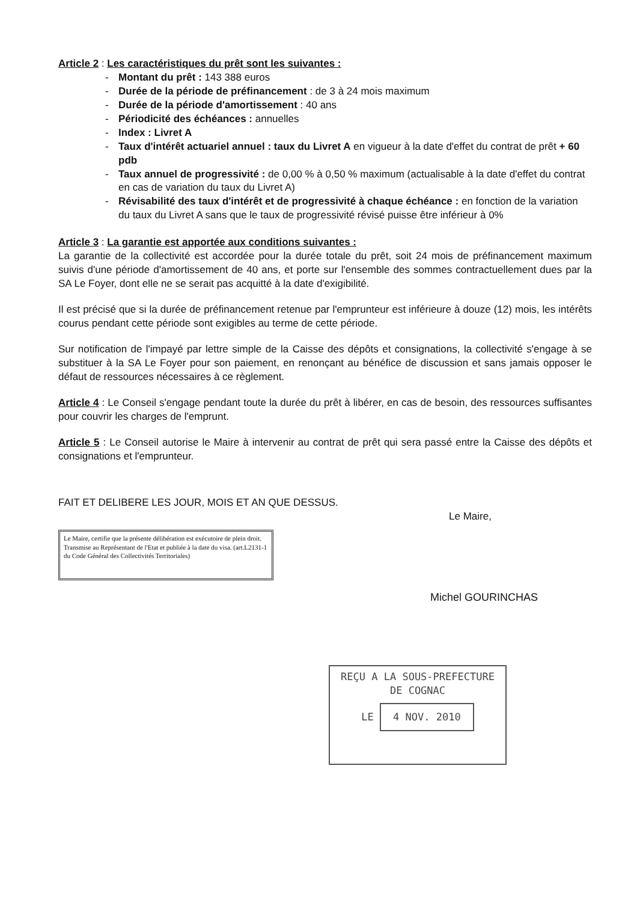Article 2 : Les caractéristiques du prêt sont les suivantes :
- Montant du prêt : 143 388 euros
- Durée de la période de préfinancement : de 3 à 24 mois maximum
- Durée de la période d'amortissement : 40 ans
- Périodicité des échéances : annuelles
- Index : Livret A
- Taux d'intérêt actuariel annuel : taux du Livret A en vigueur à la date d'effet du contrat de prêt + 60 pdb
- Taux annuel de progressivité : de 0,00 % à 0,50 % maximum (actualisable à la date d'effet du contrat en cas de variation du taux du Livret A)
- Révisabilité des taux d'intérêt et de progressivité à chaque échéance : en fonction de la variation du taux du Livret A sans que le taux de progressivité révisé puisse être inférieur à 0%
Article 3 : La garantie est apportée aux conditions suivantes :
La garantie de la collectivité est accordée pour la durée totale du prêt, soit 24 mois de préfinancement maximum suivis d'une période d'amortissement de 40 ans, et porte sur l'ensemble des sommes contractuellement dues par la SA Le Foyer, dont elle ne se serait pas acquitté à la date d'exigibilité.
Il est précisé que si la durée de préfinancement retenue par l'emprunteur est inférieure à douze (12) mois, les intérêts courus pendant cette période sont exigibles au terme de cette période.
Sur notification de l'impayé par lettre simple de la Caisse des dépôts et consignations, la collectivité s'engage à se substituer à la SA Le Foyer pour son paiement, en renonçant au bénéfice de discussion et sans jamais opposer le défaut de ressources nécessaires à ce règlement.
Article 4 : Le Conseil s'engage pendant toute la durée du prêt à libérer, en cas de besoin, des ressources suffisantes pour couvrir les charges de l'emprunt.
Article 5 : Le Conseil autorise le Maire à intervenir au contrat de prêt qui sera passé entre la Caisse des dépôts et consignations et l'emprunteur.
FAIT ET DELIBERE LES JOUR, MOIS ET AN QUE DESSUS.
Le Maire,
Le Maire, certifie que la présente délibération est exécutoire de plein droit.
Transmise au Représentant de l'Etat et publiée à la date du visa. (art.L2131-1 du Code Général des Collectivités Territoriales)
Michel GOURINCHAS
REÇU A LA SOUS-PREFECTURE
DE COGNAC
LE 4 NOV. 2010